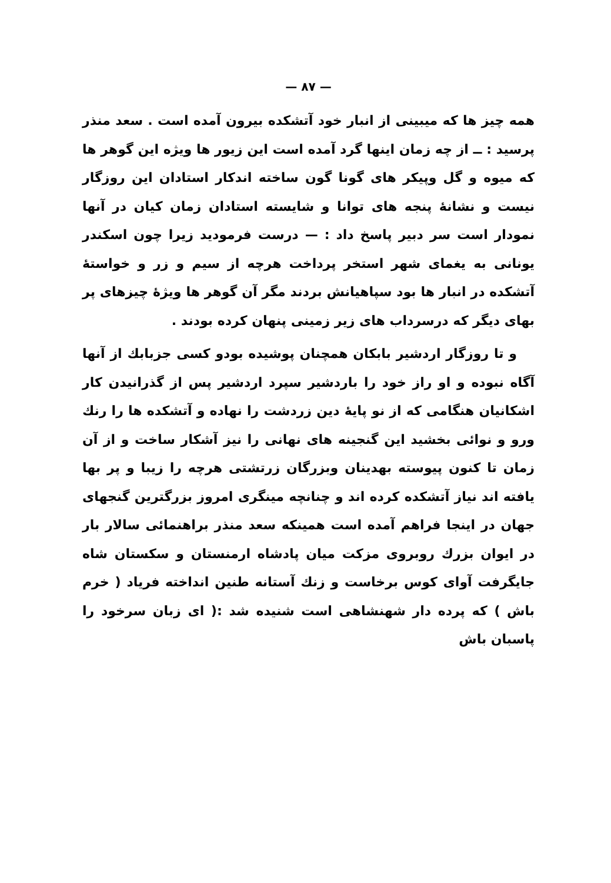— ۸۷ —
همه چیز ها که میبینی از انبار خود آتشکده بیرون آمده است . سعد منذر پرسید : ــ از چه زمان اینها گرد آمده است این زیور ها ویژه این گوهر ها که میوه و گل وپیکر های گونا گون ساخته اندکار استادان این روزگار نیست و نشانهٔ پنجه های توانا و شایسته استادان زمان کیان در آنها نمودار است سر دبیر پاسخ داد : — درست فرمودید زیرا چون اسکندر یونانی به یغمای شهر استخر پرداخت هرچه از سیم و زر و خواستهٔ آتشکده در انبار ها بود سپاهیانش بردند مگر آن گوهر ها ویژهٔ چیزهای پر بهای دیگر که درسرداب های زیر زمینی پنهان کرده بودند .
و تا روزگار اردشیر بابکان همچنان پوشیده بودو کسی جزبابك از آنها آگاه نبوده و او راز خود را باردشیر سپرد اردشیر پس از گذرانیدن کار اشکانیان هنگامی که از نو پایهٔ دین زردشت را نهاده و آتشکده ها را رنك ورو و نوائی بخشید این گنجینه های نهانی را نیز آشکار ساخت و از آن زمان تا کنون پیوسته بهدینان وبزرگان زرتشتی هرچه را زیبا و پر بها یافته اند نیاز آتشکده کرده اند و چنانچه مینگری امروز بزرگترین گنجهای جهان در اینجا فراهم آمده است همینکه سعد منذر براهنمائی سالار بار در ایوان بزرك روبروی مزکت میان پادشاه ارمنستان و سکستان شاه جایگرفت آوای کوس برخاست و زنك آستانه طنین انداخته فریاد ( خرم باش ) که پرده دار شهنشاهی است شنیده شد :( ای زبان سرخود را پاسبان باش